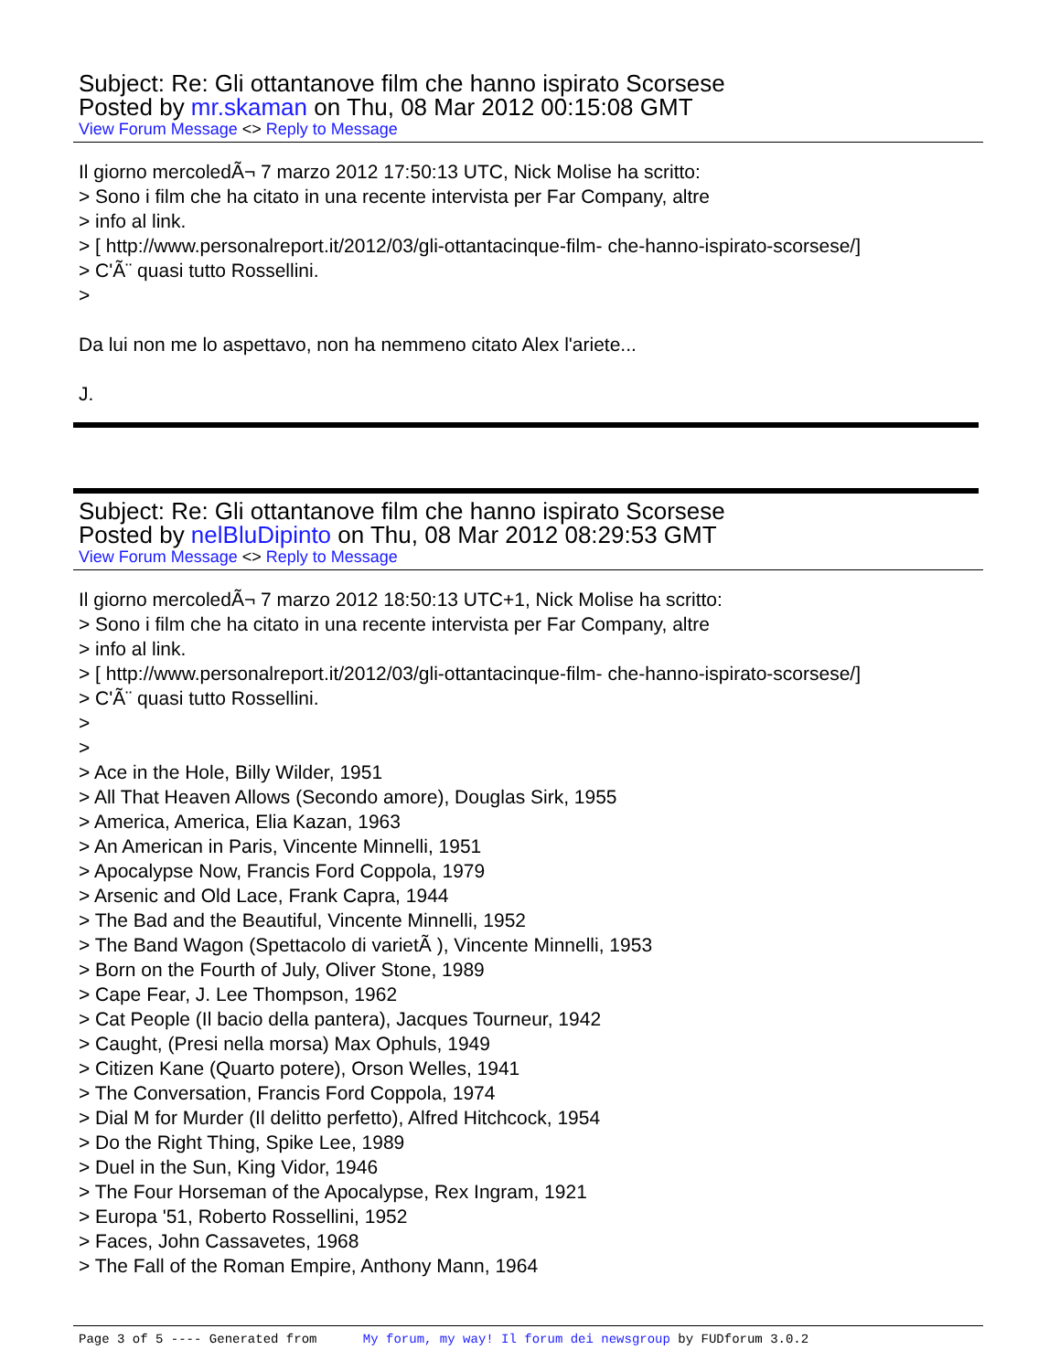Subject: Re: Gli ottantanove film che hanno ispirato Scorsese
Posted by mr.skaman on Thu, 08 Mar 2012 00:15:08 GMT
View Forum Message <> Reply to Message
Il giorno mercoledÃ¬ 7 marzo 2012 17:50:13 UTC, Nick Molise ha scritto:
> Sono i film che ha citato in una recente intervista per Far Company, altre
> info al link.
> [ http://www.personalreport.it/2012/03/gli-ottantacinque-film- che-hanno-ispirato-scorsese/]
> C'Ã¨ quasi tutto Rossellini.
>
Da lui non me lo aspettavo, non ha nemmeno citato Alex l'ariete...
J.
Subject: Re: Gli ottantanove film che hanno ispirato Scorsese
Posted by nelBluDipinto on Thu, 08 Mar 2012 08:29:53 GMT
View Forum Message <> Reply to Message
Il giorno mercoledÃ¬ 7 marzo 2012 18:50:13 UTC+1, Nick Molise ha scritto:
> Sono i film che ha citato in una recente intervista per Far Company, altre
> info al link.
> [ http://www.personalreport.it/2012/03/gli-ottantacinque-film- che-hanno-ispirato-scorsese/]
> C'Ã¨ quasi tutto Rossellini.
>
>
> Ace in the Hole, Billy Wilder, 1951
> All That Heaven Allows (Secondo amore), Douglas Sirk, 1955
> America, America, Elia Kazan, 1963
> An American in Paris, Vincente Minnelli, 1951
> Apocalypse Now, Francis Ford Coppola, 1979
> Arsenic and Old Lace, Frank Capra, 1944
> The Bad and the Beautiful, Vincente Minnelli, 1952
> The Band Wagon (Spettacolo di varietÃ ), Vincente Minnelli, 1953
> Born on the Fourth of July, Oliver Stone, 1989
> Cape Fear, J. Lee Thompson, 1962
> Cat People (Il bacio della pantera), Jacques Tourneur, 1942
> Caught, (Presi nella morsa) Max Ophuls, 1949
> Citizen Kane (Quarto potere), Orson Welles, 1941
> The Conversation, Francis Ford Coppola, 1974
> Dial M for Murder (Il delitto perfetto), Alfred Hitchcock, 1954
> Do the Right Thing, Spike Lee, 1989
> Duel in the Sun, King Vidor, 1946
> The Four Horseman of the Apocalypse, Rex Ingram, 1921
> Europa '51, Roberto Rossellini, 1952
> Faces, John Cassavetes, 1968
> The Fall of the Roman Empire, Anthony Mann, 1964
Page 3 of 5 ---- Generated from My forum, my way! Il forum dei newsgroup by FUDforum 3.0.2